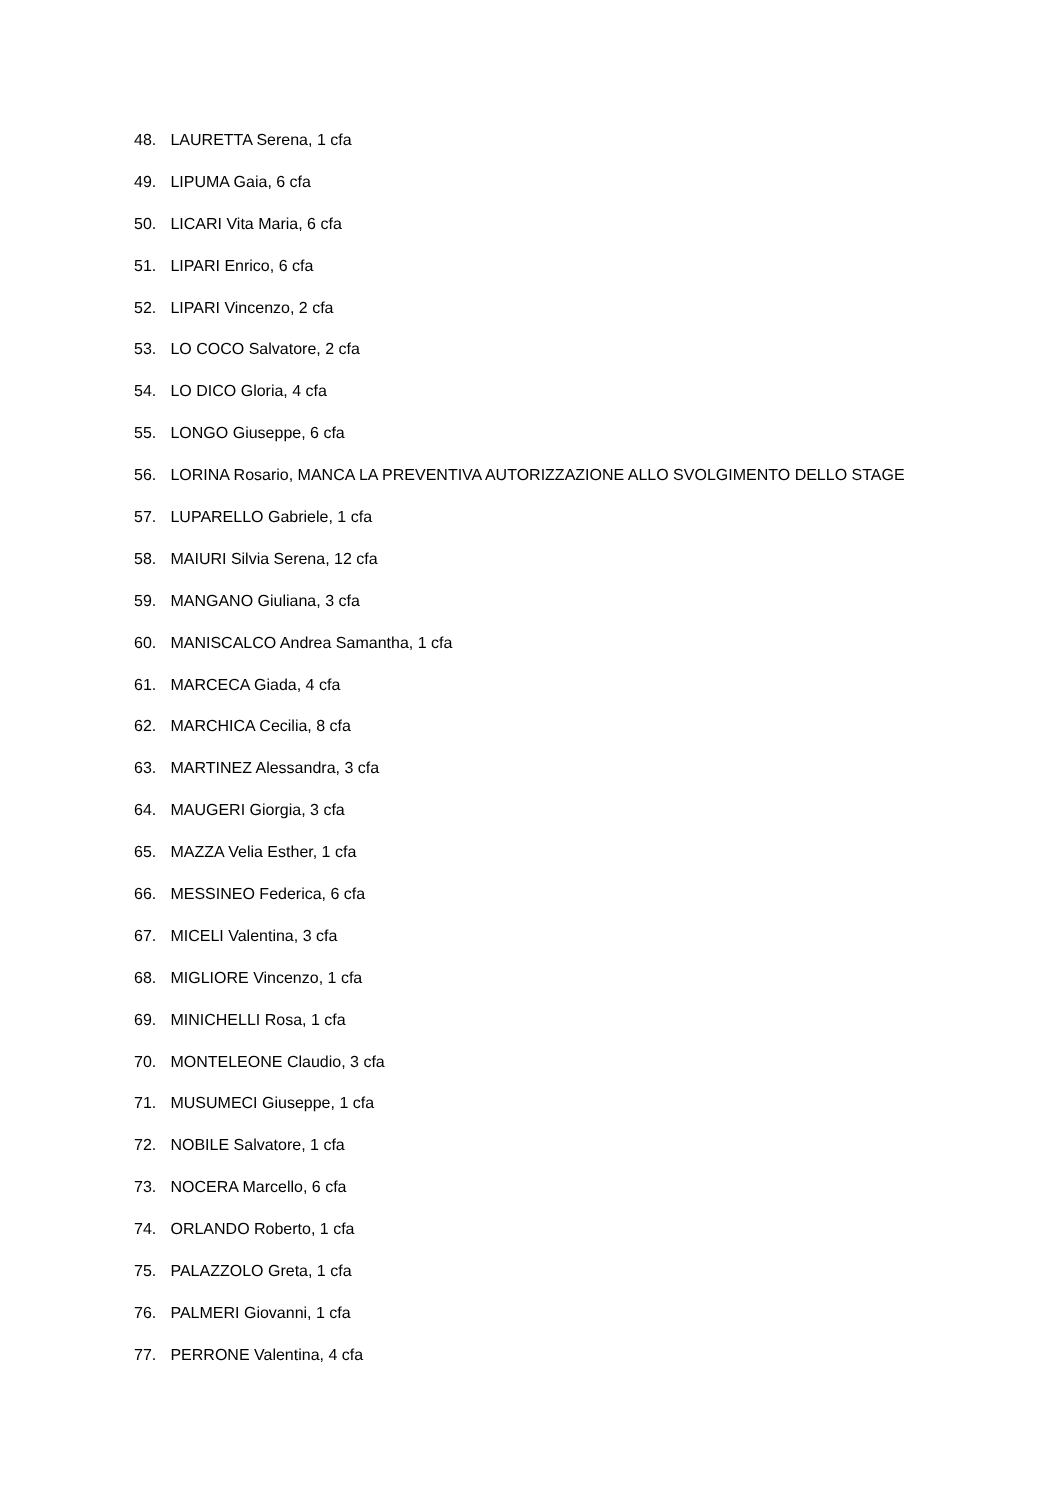48. LAURETTA Serena, 1 cfa
49. LIPUMA Gaia, 6 cfa
50. LICARI Vita Maria, 6 cfa
51. LIPARI Enrico, 6 cfa
52. LIPARI Vincenzo, 2 cfa
53. LO COCO Salvatore, 2 cfa
54. LO DICO Gloria, 4 cfa
55. LONGO Giuseppe, 6 cfa
56. LORINA Rosario, MANCA LA PREVENTIVA AUTORIZZAZIONE ALLO SVOLGIMENTO DELLO STAGE
57. LUPARELLO Gabriele, 1 cfa
58. MAIURI Silvia Serena, 12 cfa
59. MANGANO Giuliana, 3 cfa
60. MANISCALCO Andrea Samantha, 1 cfa
61. MARCECA Giada, 4 cfa
62. MARCHICA Cecilia, 8 cfa
63. MARTINEZ Alessandra, 3 cfa
64. MAUGERI Giorgia, 3 cfa
65. MAZZA Velia Esther, 1 cfa
66. MESSINEO Federica, 6 cfa
67. MICELI Valentina, 3 cfa
68. MIGLIORE Vincenzo, 1 cfa
69. MINICHELLI Rosa, 1 cfa
70. MONTELEONE Claudio, 3 cfa
71. MUSUMECI Giuseppe, 1 cfa
72. NOBILE Salvatore, 1 cfa
73. NOCERA Marcello, 6 cfa
74. ORLANDO Roberto, 1 cfa
75. PALAZZOLO Greta, 1 cfa
76. PALMERI Giovanni, 1 cfa
77. PERRONE Valentina, 4 cfa